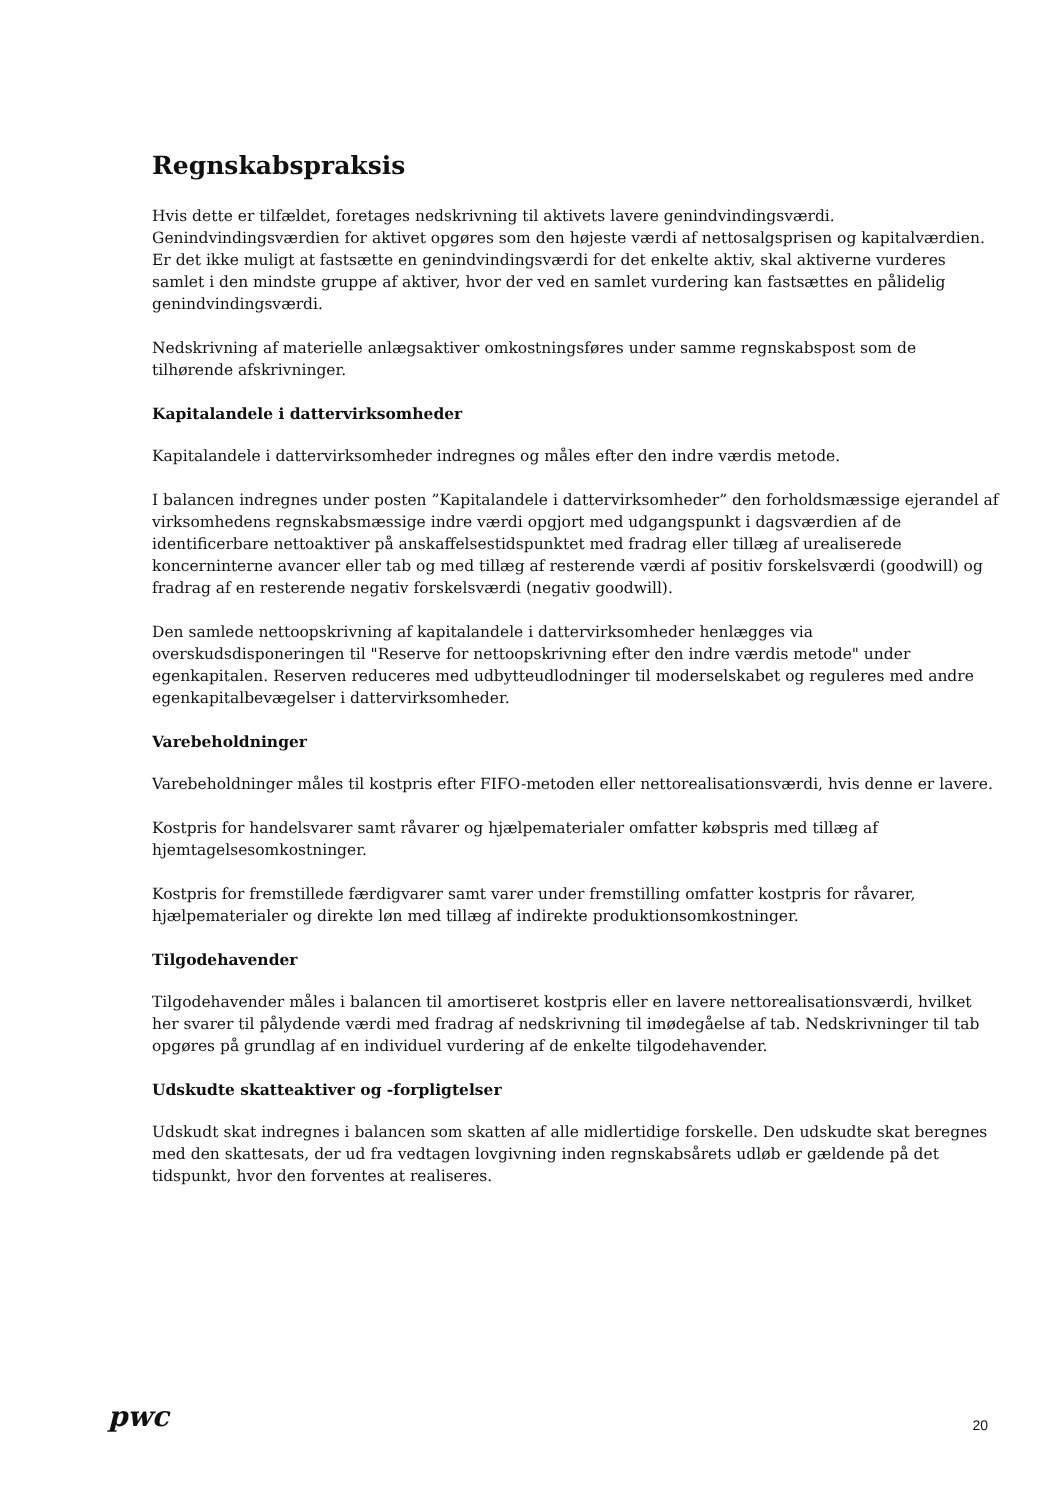Regnskabspraksis
Hvis dette er tilfældet, foretages nedskrivning til aktivets lavere genindvindingsværdi. Genindvindingsværdien for aktivet opgøres som den højeste værdi af nettosalgsprisen og kapitalværdien. Er det ikke muligt at fastsætte en genindvindingsværdi for det enkelte aktiv, skal aktiverne vurderes samlet i den mindste gruppe af aktiver, hvor der ved en samlet vurdering kan fastsættes en pålidelig genindvindingsværdi.
Nedskrivning af materielle anlægsaktiver omkostningsføres under samme regnskabspost som de tilhørende afskrivninger.
Kapitalandele i dattervirksomheder
Kapitalandele i dattervirksomheder indregnes og måles efter den indre værdis metode.
I balancen indregnes under posten ”Kapitalandele i dattervirksomheder” den forholdsmæssige ejerandel af virksomhedens regnskabsmæssige indre værdi opgjort med udgangspunkt i dagsværdien af de identificerbare nettoaktiver på anskaffelsestidspunktet med fradrag eller tillæg af urealiserede koncerninterne avancer eller tab og med tillæg af resterende værdi af positiv forskelsværdi (goodwill) og fradrag af en resterende negativ forskelsværdi (negativ goodwill).
Den samlede nettoopskrivning af kapitalandele i dattervirksomheder henlægges via overskudsdisponeringen til "Reserve for nettoopskrivning efter den indre værdis metode" under egenkapitalen. Reserven reduceres med udbytteudlodninger til moderselskabet og reguleres med andre egenkapitalbevægelser i dattervirksomheder.
Varebeholdninger
Varebeholdninger måles til kostpris efter FIFO-metoden eller nettorealisationsværdi, hvis denne er lavere.
Kostpris for handelsvarer samt råvarer og hjælpematerialer omfatter købspris med tillæg af hjemtagelsesomkostninger.
Kostpris for fremstillede færdigvarer samt varer under fremstilling omfatter kostpris for råvarer, hjælpematerialer og direkte løn med tillæg af indirekte produktionsomkostninger.
Tilgodehavender
Tilgodehavender måles i balancen til amortiseret kostpris eller en lavere nettorealisationsværdi, hvilket her svarer til pålydende værdi med fradrag af nedskrivning til imødegåelse af tab. Nedskrivninger til tab opgøres på grundlag af en individuel vurdering af de enkelte tilgodehavender.
Udskudte skatteaktiver og -forpligtelser
Udskudt skat indregnes i balancen som skatten af alle midlertidige forskelle. Den udskudte skat beregnes med den skattesats, der ud fra vedtagen lovgivning inden regnskabsårets udløb er gældende på det tidspunkt, hvor den forventes at realiseres.
pwc
20